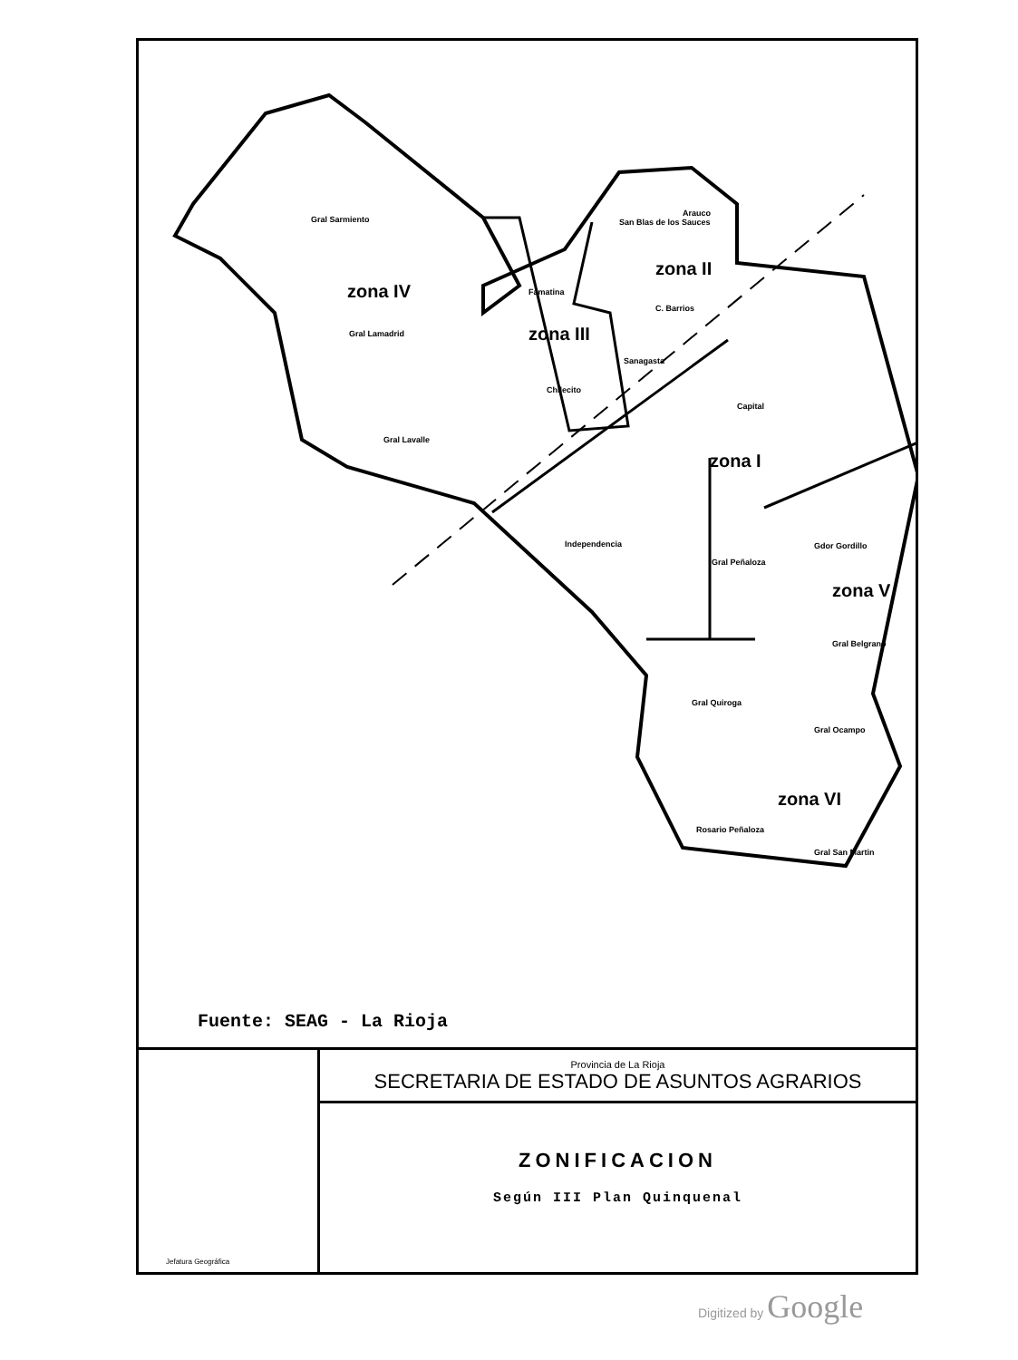Gral Sarmiento
zona IV
Gral Lamadrid
Gral Lavalle
Famatina
zona III
Chilecito
San Blas de los Sauces
Arauco
zona II
C. Barrios
Sanagasta
Capital
zona I
Independencia
Gral Peñaloza
Gdor Gordillo
zona V
Gral Belgrano
Gral Quiroga
Gral Ocampo
zona VI
Rosario Peñaloza
Gral San Martin
Fuente: SEAG - La Rioja
Jefatura Geográfica
Provincia de La Rioja
SECRETARIA DE ESTADO DE ASUNTOS AGRARIOS
ZONIFICACION
Según III Plan Quinquenal
Digitized by Google